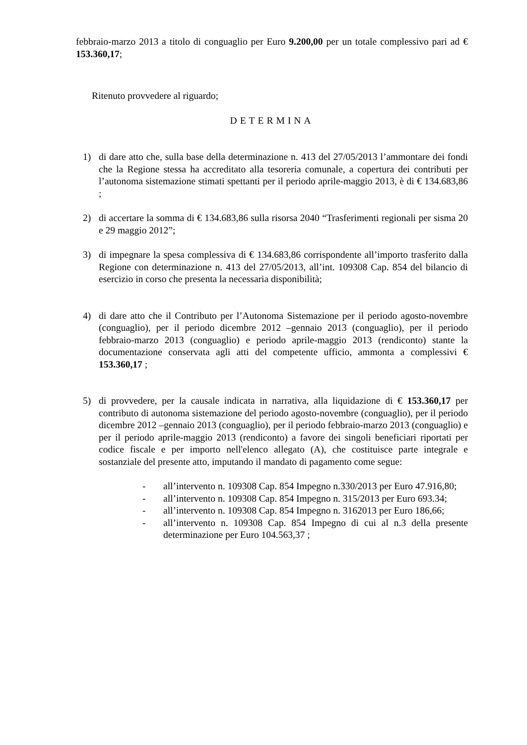febbraio-marzo 2013 a titolo di conguaglio per Euro 9.200,00 per un totale complessivo pari ad € 153.360,17;
Ritenuto provvedere al riguardo;
DETERMINA
1) di dare atto che, sulla base della determinazione n. 413 del 27/05/2013 l’ammontare dei fondi che la Regione stessa ha accreditato alla tesoreria comunale, a copertura dei contributi per l’autonoma sistemazione stimati spettanti per il periodo aprile-maggio 2013, è di € 134.683,86 ;
2) di accertare la somma di € 134.683,86 sulla risorsa 2040 “Trasferimenti regionali per sisma 20 e 29 maggio 2012”;
3) di impegnare la spesa complessiva di € 134.683,86 corrispondente all’importo trasferito dalla Regione con determinazione n. 413 del 27/05/2013, all’int. 109308 Cap. 854 del bilancio di esercizio in corso che presenta la necessaria disponibilità;
4) di dare atto che il Contributo per l’Autonoma Sistemazione per il periodo agosto-novembre (conguaglio), per il periodo dicembre 2012 –gennaio 2013 (conguaglio), per il periodo febbraio-marzo 2013 (conguaglio) e periodo aprile-maggio 2013 (rendiconto) stante la documentazione conservata agli atti del competente ufficio, ammonta a complessivi € 153.360,17 ;
5) di provvedere, per la causale indicata in narrativa, alla liquidazione di € 153.360,17 per contributo di autonoma sistemazione del periodo agosto-novembre (conguaglio), per il periodo dicembre 2012 –gennaio 2013 (conguaglio), per il periodo febbraio-marzo 2013 (conguaglio) e per il periodo aprile-maggio 2013 (rendiconto) a favore dei singoli beneficiari riportati per codice fiscale e per importo nell'elenco allegato (A), che costituisce parte integrale e sostanziale del presente atto, imputando il mandato di pagamento come segue:
- all’intervento n. 109308 Cap. 854 Impegno n.330/2013 per Euro 47.916,80;
- all’intervento n. 109308 Cap. 854 Impegno n. 315/2013 per Euro 693.34;
- all’intervento n. 109308 Cap. 854 Impegno n. 3162013 per Euro 186,66;
- all’intervento n. 109308 Cap. 854 Impegno di cui al n.3 della presente determinazione per Euro 104.563,37 ;